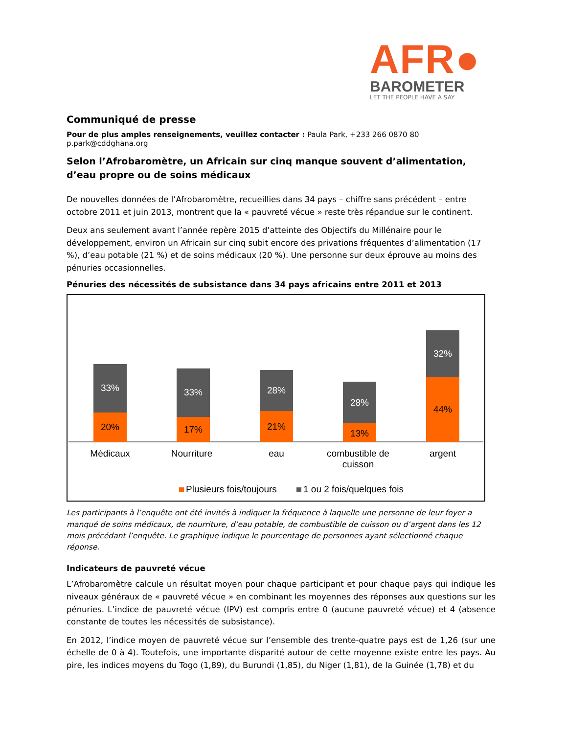AFR●
BAROMETER
LET THE PEOPLE HAVE A SAY
Communiqué de presse
Pour de plus amples renseignements, veuillez contacter : Paula Park, +233 266 0870 80 p.park@cddghana.org
Selon l’Afrobaromètre, un Africain sur cinq manque souvent d’alimentation, d’eau propre ou de soins médicaux
De nouvelles données de l’Afrobaromètre, recueillies dans 34 pays – chiffre sans précédent – entre octobre 2011 et juin 2013, montrent que la « pauvreté vécue » reste très répandue sur le continent.
Deux ans seulement avant l’année repère 2015 d’atteinte des Objectifs du Millénaire pour le développement, environ un Africain sur cinq subit encore des privations fréquentes d’alimentation (17 %), d’eau potable (21 %) et de soins médicaux (20 %). Une personne sur deux éprouve au moins des pénuries occasionnelles.
Pénuries des nécessités de subsistance dans 34 pays africains entre 2011 et 2013
33%
20%
Médicaux
33%
17%
Nourriture
28%
21%
eau
28%
13%
combustible de
cuisson
32%
44%
argent
Plusieurs fois/toujours
1 ou 2 fois/quelques fois
Les participants à l’enquête ont été invités à indiquer la fréquence à laquelle une personne de leur foyer a manqué de soins médicaux, de nourriture, d’eau potable, de combustible de cuisson ou d’argent dans les 12 mois précédant l’enquête. Le graphique indique le pourcentage de personnes ayant sélectionné chaque réponse.
Indicateurs de pauvreté vécue
L’Afrobaromètre calcule un résultat moyen pour chaque participant et pour chaque pays qui indique les niveaux généraux de « pauvreté vécue » en combinant les moyennes des réponses aux questions sur les pénuries. L’indice de pauvreté vécue (IPV) est compris entre 0 (aucune pauvreté vécue) et 4 (absence constante de toutes les nécessités de subsistance).
En 2012, l’indice moyen de pauvreté vécue sur l’ensemble des trente-quatre pays est de 1,26 (sur une échelle de 0 à 4). Toutefois, une importante disparité autour de cette moyenne existe entre les pays. Au pire, les indices moyens du Togo (1,89), du Burundi (1,85), du Niger (1,81), de la Guinée (1,78) et du